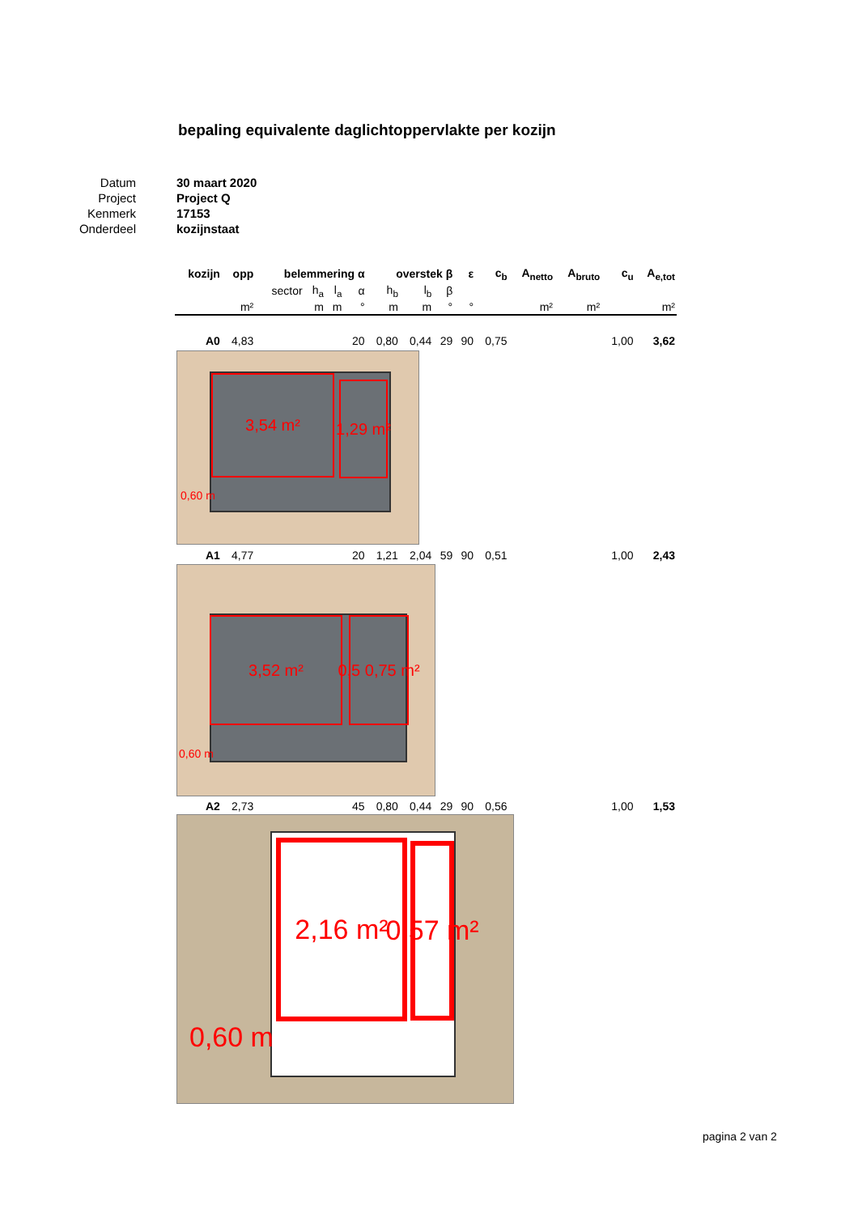bepaling equivalente daglichtoppervlakte per kozijn
| Datum | 30 maart 2020 |
| Project | Project Q |
| Kenmerk | 17153 |
| Onderdeel | kozijnstaat |
| kozijn | opp | belemmering α | | | | overstek β | | | ε | c<sub>b</sub> | A<sub>netto</sub> | A<sub>bruto</sub> | c<sub>u</sub> | A<sub>e,tot</sub> |
| --- | --- | --- | --- | --- | --- | --- | --- | --- | --- | --- | --- | --- | --- | --- |
| | | sector | h<sub>a</sub> | l<sub>a</sub> | α | h<sub>b</sub> | l<sub>b</sub> | β | | | | | | |
| | m² | | m | m | ° | m | m | ° | ° | | m² | m² | | m² |
| A0 | 4,83 | | | | 20 | 0,80 | 0,44 | 29 | 90 | 0,75 | | | 1,00 | 3,62 |
| 3,54 m² 1,29 m² 0,60 m | | | | | | | | | | | | | | |
| A1 | 4,77 | | | | 20 | 1,21 | 2,04 | 59 | 90 | 0,51 | | | 1,00 | 2,43 |
| 3,52 m² 0,5 0,75 m² 0,60 m | | | | | | | | | | | | | | |
| A2 | 2,73 | | | | 45 | 0,80 | 0,44 | 29 | 90 | 0,56 | | | 1,00 | 1,53 |
| 2,16 m² 0,57 m² 0,60 m | | | | | | | | | | | | | | |
pagina 2 van 2